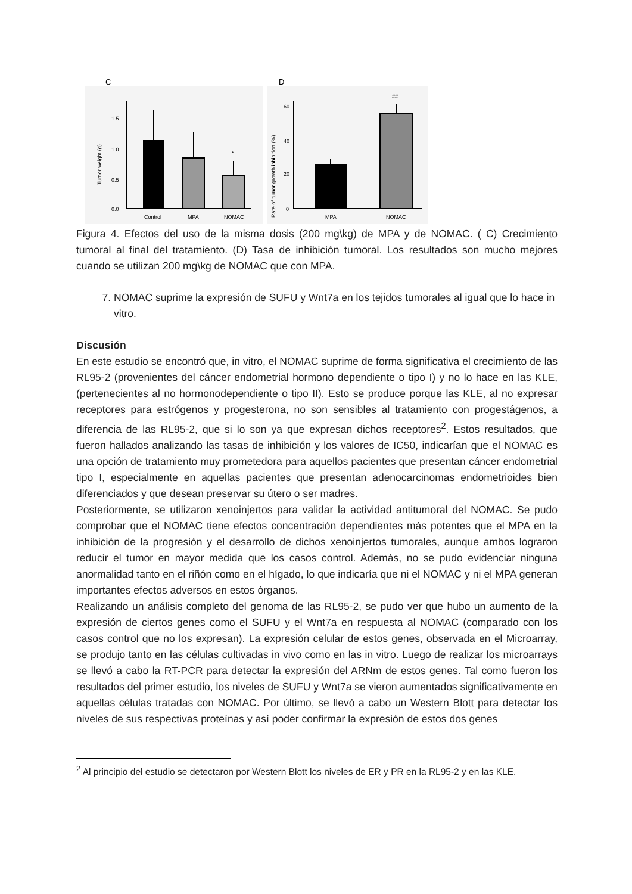C
1.5
1.0
0.5
0.0
Tumor weight (g)
*
Control
MPA
NOMAC
D
60
40
20
0
Rate of tumor growth inhibition (%)
##
MPA
NOMAC
Figura 4. Efectos del uso de la misma dosis (200 mg\kg) de MPA y de NOMAC. ( C) Crecimiento tumoral al final del tratamiento. (D) Tasa de inhibición tumoral. Los resultados son mucho mejores cuando se utilizan 200 mg\kg de NOMAC que con MPA.
7. NOMAC suprime la expresión de SUFU y Wnt7a en los tejidos tumorales al igual que lo hace in vitro.
Discusión
En este estudio se encontró que, in vitro, el NOMAC suprime de forma significativa el crecimiento de las RL95-2 (provenientes del cáncer endometrial hormono dependiente o tipo I) y no lo hace en las KLE, (pertenecientes al no hormonodependiente o tipo II). Esto se produce porque las KLE, al no expresar receptores para estrógenos y progesterona, no son sensibles al tratamiento con progestágenos, a diferencia de las RL95-2, que si lo son ya que expresan dichos receptores<sup>2</sup>. Estos resultados, que fueron hallados analizando las tasas de inhibición y los valores de IC50, indicarían que el NOMAC es una opción de tratamiento muy prometedora para aquellos pacientes que presentan cáncer endometrial tipo I, especialmente en aquellas pacientes que presentan adenocarcinomas endometrioides bien diferenciados y que desean preservar su útero o ser madres.
Posteriormente, se utilizaron xenoinjertos para validar la actividad antitumoral del NOMAC. Se pudo comprobar que el NOMAC tiene efectos concentración dependientes más potentes que el MPA en la inhibición de la progresión y el desarrollo de dichos xenoinjertos tumorales, aunque ambos lograron reducir el tumor en mayor medida que los casos control. Además, no se pudo evidenciar ninguna anormalidad tanto en el riñón como en el hígado, lo que indicaría que ni el NOMAC y ni el MPA generan importantes efectos adversos en estos órganos.
Realizando un análisis completo del genoma de las RL95-2, se pudo ver que hubo un aumento de la expresión de ciertos genes como el SUFU y el Wnt7a en respuesta al NOMAC (comparado con los casos control que no los expresan). La expresión celular de estos genes, observada en el Microarray, se produjo tanto en las células cultivadas in vivo como en las in vitro. Luego de realizar los microarrays se llevó a cabo la RT-PCR para detectar la expresión del ARNm de estos genes. Tal como fueron los resultados del primer estudio, los niveles de SUFU y Wnt7a se vieron aumentados significativamente en aquellas células tratadas con NOMAC. Por último, se llevó a cabo un Western Blott para detectar los niveles de sus respectivas proteínas y así poder confirmar la expresión de estos dos genes
<sup>2</sup> Al principio del estudio se detectaron por Western Blott los niveles de ER y PR en la RL95-2 y en las KLE.